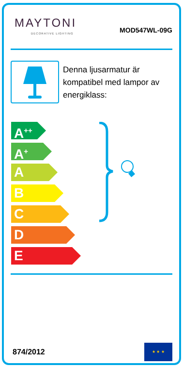MAYTONI
DECORATIVE LIGHTING
MOD547WL-09G
Denna ljusarmatur är kompatibel med lampor av energiklass:
A<sup>++</sup>
A<sup>+</sup>
A
B
C
D
E
874/2012
★ ★ ★